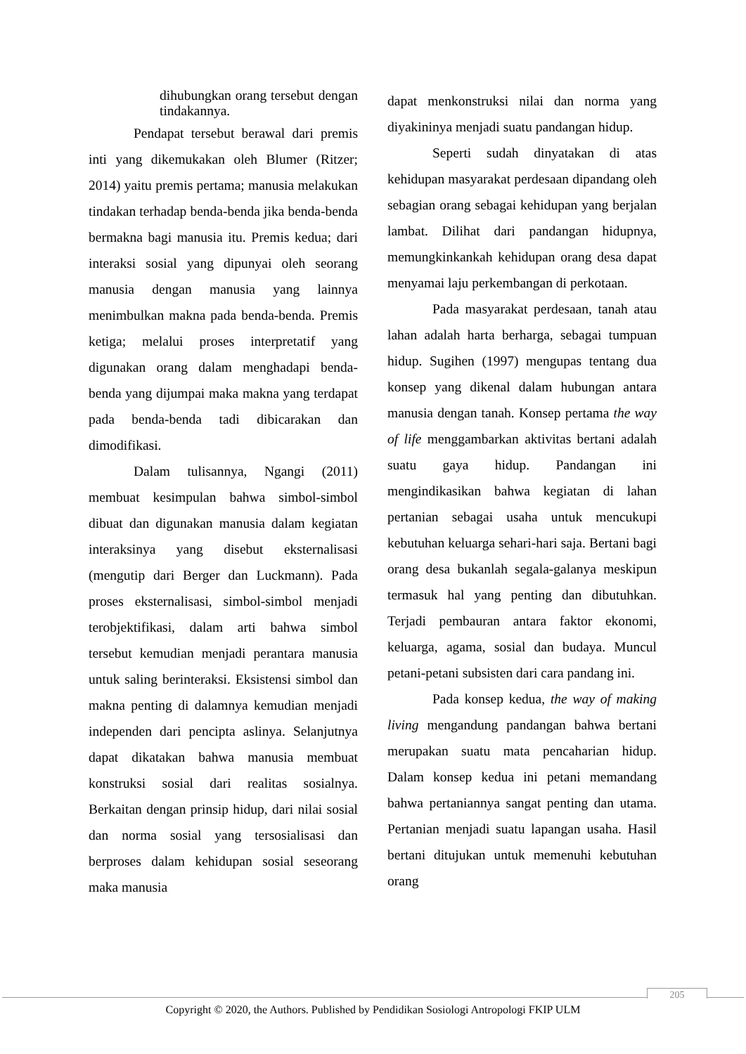dihubungkan orang tersebut dengan tindakannya.
Pendapat tersebut berawal dari premis inti yang dikemukakan oleh Blumer (Ritzer; 2014) yaitu premis pertama; manusia melakukan tindakan terhadap benda-benda jika benda-benda bermakna bagi manusia itu. Premis kedua; dari interaksi sosial yang dipunyai oleh seorang manusia dengan manusia yang lainnya menimbulkan makna pada benda-benda. Premis ketiga; melalui proses interpretatif yang digunakan orang dalam menghadapi benda-benda yang dijumpai maka makna yang terdapat pada benda-benda tadi dibicarakan dan dimodifikasi.
Dalam tulisannya, Ngangi (2011) membuat kesimpulan bahwa simbol-simbol dibuat dan digunakan manusia dalam kegiatan interaksinya yang disebut eksternalisasi (mengutip dari Berger dan Luckmann). Pada proses eksternalisasi, simbol-simbol menjadi terobjektifikasi, dalam arti bahwa simbol tersebut kemudian menjadi perantara manusia untuk saling berinteraksi. Eksistensi simbol dan makna penting di dalamnya kemudian menjadi independen dari pencipta aslinya. Selanjutnya dapat dikatakan bahwa manusia membuat konstruksi sosial dari realitas sosialnya. Berkaitan dengan prinsip hidup, dari nilai sosial dan norma sosial yang tersosialisasi dan berproses dalam kehidupan sosial seseorang maka manusia
dapat menkonstruksi nilai dan norma yang diyakininya menjadi suatu pandangan hidup.
Seperti sudah dinyatakan di atas kehidupan masyarakat perdesaan dipandang oleh sebagian orang sebagai kehidupan yang berjalan lambat. Dilihat dari pandangan hidupnya, memungkinkankah kehidupan orang desa dapat menyamai laju perkembangan di perkotaan.
Pada masyarakat perdesaan, tanah atau lahan adalah harta berharga, sebagai tumpuan hidup. Sugihen (1997) mengupas tentang dua konsep yang dikenal dalam hubungan antara manusia dengan tanah. Konsep pertama the way of life menggambarkan aktivitas bertani adalah suatu gaya hidup. Pandangan ini mengindikasikan bahwa kegiatan di lahan pertanian sebagai usaha untuk mencukupi kebutuhan keluarga sehari-hari saja. Bertani bagi orang desa bukanlah segala-galanya meskipun termasuk hal yang penting dan dibutuhkan. Terjadi pembauran antara faktor ekonomi, keluarga, agama, sosial dan budaya. Muncul petani-petani subsisten dari cara pandang ini.
Pada konsep kedua, the way of making living mengandung pandangan bahwa bertani merupakan suatu mata pencaharian hidup. Dalam konsep kedua ini petani memandang bahwa pertaniannya sangat penting dan utama. Pertanian menjadi suatu lapangan usaha. Hasil bertani ditujukan untuk memenuhi kebutuhan orang
205
Copyright © 2020, the Authors. Published by Pendidikan Sosiologi Antropologi FKIP ULM